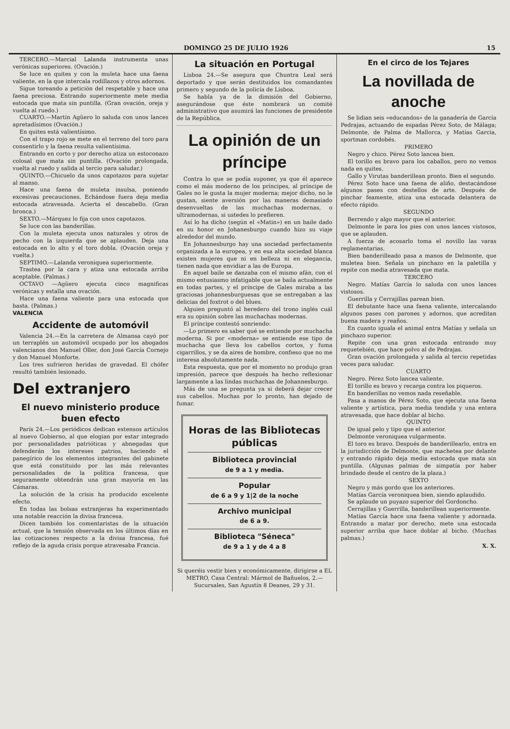DOMINGO 25 DE JULIO 1926 15
TERCERO.—Marcial Lalanda instrumenta unas verónicas superiores. (Ovación.)
Se luce en quites y con la muleta hace una faena valiente, en la que intercala rodillazos y otros adornos.
Sigue toreando a petición del respetable y hace una faena preciosa. Entrando superiormente mete media estocada que mata sin puntilla. (Gran ovación, oreja y vuelta al ruedo.)
CUARTO.—Martín Agüero lo saluda con unos lances apretadísimos (Ovación.)
En quites está valientísimo.
Con el trapo rojo se mete en el terreno del toro para consentirlo y la faena resulta valientísima.
Entrando en corto y por derecho atiza un estoconazo colosal que mata sin puntilla. (Ovación prolongada, vuelta al ruedo y salida al tercio para saludar.)
QUINTO.—Chicuelo da unos capotazos para sujetar al manso.
Hace una faena de muleta insulsa, poniendo excesivas precauciones. Echándose fuera deja media estocada atravesada. Acierta el descabello. (Gran bronca.)
SEXTO.—Márquez lo fija con unos capotazos.
Se luce con las banderillas.
Con la muleta ejecuta unos naturales y otros de pecho con la izquierda que se aplauden. Deja una estocada en lo alto y el toro dobla. (Ovación oreja y vuelta.)
SEPTIMO.—Lalanda veroniquea superiormente.
Trastea por la cara y atiza una estocada arriba aceptable. (Palmas.)
OCTAVO —Agüero ejecuta cinco magnificas verónicas y estalla una ovación.
Hace una faena valiente para una estocada que basta. (Palmas.)
VALENCIA
Accidente de automóvil
Valencia 24.—En la carretera de Almansa cayó por un terraplén un automóvil ocupado por los abogados valencianos don Manuel Oller, don José García Cornejo y don Manuel Monforte.
Los tres sufrieron heridas de gravedad. El chófer resultó también lesionado.
Del extranjero
El nuevo ministerio produce buen efecto
París 24.—Los periódicos dedican extensos artículos al nuevo Gobierno, al que elogian por estar integrado por personalidades patrióticas y abnegadas que defenderán los intereses patrios, haciendo el panegírico de los elementos integrantes del gabinete que está constituido por las más relevantes personalidades de la política francesa, que seguramente obtendrán una gran mayoría en las Cámaras.
La solución de la crisis ha producido excelente efecto.
En todas las bolsas extranjeras ha experimentado una notable reacción la divisa francesa.
Dicen también los comentaristas de la situación actual, que la tensión observada en los últimos días en las cotizaciones respecto a la divisa francesa, fué reflejo de la aguda crisis porque atravesaba Francia.
La situación en Portugal
Lisboa 24.—Se asegura que Chuntra Leal será deportado y que serán destituidos los comandantes primero y segundo de la policía de Lisboa.
Se habla ya de la dimisión del Gobierno, asegurándose que éste nombrará un comité administrativo que asumirá las funciones de presidente de la República.
La opinión de un príncipe
Contra lo que se podía suponer, ya que él aparece como el más moderno de los príncipes, al príncipe de Gales no le gusta la mujer moderna; mejor dicho, no le gustan, siente aversión por las maneras demasiado desenvueltas de las muchachas modernas, o ultramodernas, si ustedes lo prefieren.
Así lo ha dicho (según el «Matin») en un baile dado en su honor en Johanesburgo cuando hizo su viaje alrededor del mundo.
En Johannesburgo hay una sociedad perfectamente organizada a la europea, y en esa alta sociedad blanca existen mujeres que ni en belleza ni en elegancia, tienen nada que envidiar a las de Europa.
En aquel baile se danzaba con el mismo afán, con el mismo entusiasmo infatigable que se baila actualmente en todas partes, y el príncipe de Gales miraba a las graciosas johannesburguesas que se entregaban a las delicias del foxtrot o del blues.
Alguien preguntó al heredero del trono inglés cuál era su opinión sobre las muchachas modernas.
El príncipe contestó sonriendo:
—Lo primero es saber qué se entiende por muchacha moderna. Si por «moderna» se entiende ese tipo de muchacha que lleva los cabellos cortos, y fuma cigarrillos, y se da aires de hombre, confieso que no me interesa absolutamente nada.
Esta respuesta, que por el momento no produjo gran impresión, parece que después ha hecho reflexionar largamente a las lindas muchachas de Johannesburgo.
Más de una se pregunta ya si deberá dejar crecer sus cabellos. Muchas por lo pronto, han dejado de fumar.
Horas de las Bibliotecas públicas
Biblioteca provincial
de 9 a 1 y media.
Popular
de 6 a 9 y 1|2 de la noche
Archivo municipal
de 6 a 9.
Biblioteca "Séneca"
de 9 a 1 y de 4 a 8
Si queréis vestir bien y económicamente, dirigirse a EL METRO, Casa Central: Mármol de Bañuelos, 2.—Sucursales, San Agustín 8 Deanes, 29 y 31.
En el circo de los Tejares
La novillada de anoche
Se lidian seis «educandos» de la ganadería de García Pedrajas, actuando de espadas Pérez Soto, de Málaga; Delmonte, de Palma de Mallorca, y Matías García, sportman cordobés.
PRIMERO
Negro y chico. Pérez Soto lancea bien.
El torillo es bravo para los caballos, pero no vemos nada en quites.
Gallo y Virutas banderillean pronto. Bien el segundo.
Pérez Soto hace una faena de aliño, destacándose algunos pases con destellos de arte. Después de pinchar feamente, atiza una estocada delantera de efecto rápido.
SEGUNDO
Berrendo y algo mayor que el anterior.
Delmonte le para los pies con unos lances vistosos, que se aplauden.
A fuerza de acosarlo toma el novillo las varas reglamentarias.
Bien banderilleado pasa a manos de Delmonte, que muletea bien. Señala un pinchazo en la paletilla y repite con media atravesada que mata.
TERCERO
Negro. Matías García lo saluda con unos lances vistosos.
Guerrilla y Cerrajillas parean bien.
El debutante hace una faena valiente, intercalando algunos pases con parones y adornos, que acreditan buena madera y reaños.
En cuanto iguala el animal entra Matías y señala un pinchazo superior.
Repite con una gran estocada entrando muy requetebién, que hace polvo al de Pedrajas.
Gran ovación prolongada y salida al tercio repetidas veces para saludar.
CUARTO
Negro. Pérez Soto lancea valiente.
El torillo es bravo y recarga contra los piqueros.
En banderillas no vemos nada reseñable.
Pasa a manos de Pérez Soto, que ejecuta una faena valiente y artística, para media tendida y una entera atravesada, que hace doblar al bicho.
QUINTO
De igual pelo y tipo que el anterior.
Delmonte veroniquea vulgarmente.
El toro es bravo. Después de banderillearlo, entra en la jurisdicción de Delmonte, que machetea por delante y entrando rápido deja media estocada que mata sin puntilla. (Algunas palmas de simpatía por haber brindado desde el centro de la plaza.)
SEXTO
Negro y más gordo que los anteriores.
Matías García veroniquea bien, siendo aplaudido.
Se aplaude un puyazo superior del Gordoncho.
Cerrajillas y Guerrilla, banderillean superiormente.
Matías García hace una faena valiente y adornada. Entrando a matar por derecho, mete una estocada superior arriba que hace doblar al bicho. (Muchas palmas.)
X. X.